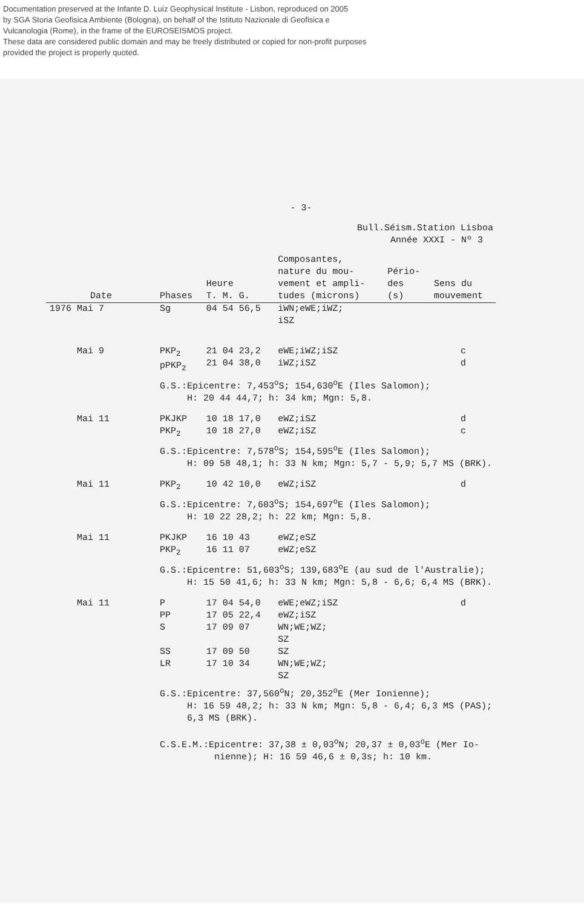Documentation preserved at the Infante D. Luiz Geophysical Institute - Lisbon, reproduced on 2005
by SGA Storia Geofisica Ambiente (Bologna), on behalf of the Istituto Nazionale di Geofisica e
Vulcanologia (Rome), in the frame of the EUROSEISMOS project.
These data are considered public domain and may be freely distributed or copied for non-profit purposes
provided the project is properly quoted.
- 3-
Bull.Séism.Station Lisboa
Année XXXI - Nº 3
| Date | Phases | Heure T. M. G. | Composantes, nature du mou- vement et ampli- tudes (microns) | Pério- des (s) | Sens du mouvement |
| --- | --- | --- | --- | --- | --- |
| 1976 Mai 7 | Sg | 04 54 56,5 | iWN;eWE;iWZ; iSZ | | |
| Mai 9 | PKP<sub>2</sub> pPKP<sub>2</sub> | 21 04 23,2 21 04 38,0 | eWE;iWZ;iSZ iWZ;iSZ | | c d |
| | G.S.:Epicentre: 7,453<sup>o</sup>S; 154,630<sup>o</sup>E (Iles Salomon); H: 20 44 44,7; h: 34 km; Mgn: 5,8. | | | | |
| Mai 11 | PKJKP PKP<sub>2</sub> | 10 18 17,0 10 18 27,0 | eWZ;iSZ eWZ;iSZ | | d c |
| | G.S.:Epicentre: 7,578<sup>o</sup>S; 154,595<sup>o</sup>E (Iles Salomon); H: 09 58 48,1; h: 33 N km; Mgn: 5,7 - 5,9; 5,7 MS (BRK). | | | | |
| Mai 11 | PKP<sub>2</sub> | 10 42 10,0 | eWZ;iSZ | | d |
| | G.S.:Epicentre: 7,603<sup>o</sup>S; 154,697<sup>o</sup>E (Iles Salomon); H: 10 22 28,2; h: 22 km; Mgn: 5,8. | | | | |
| Mai 11 | PKJKP PKP<sub>2</sub> | 16 10 43 16 11 07 | eWZ;eSZ eWZ;eSZ | | |
| | G.S.:Epicentre: 51,603<sup>o</sup>S; 139,683<sup>o</sup>E (au sud de l'Australie); H: 15 50 41,6; h: 33 N km; Mgn: 5,8 - 6,6; 6,4 MS (BRK). | | | | |
| Mai 11 | P PP S SS LR | 17 04 54,0 17 05 22,4 17 09 07 17 09 50 17 10 34 | eWE;eWZ;iSZ eWZ;iSZ WN;WE;WZ; SZ SZ WN;WE;WZ; SZ | | d |
| | G.S.:Epicentre: 37,560<sup>o</sup>N; 20,352<sup>o</sup>E (Mer Ionienne); H: 16 59 48,2; h: 33 N km; Mgn: 5,8 - 6,4; 6,3 MS (PAS); 6,3 MS (BRK). | | | | |
| | C.S.E.M.:Epicentre: 37,38 ± 0,03<sup>o</sup>N; 20,37 ± 0,03<sup>o</sup>E (Mer Io- nienne); H: 16 59 46,6 ± 0,3s; h: 10 km. | | | | |